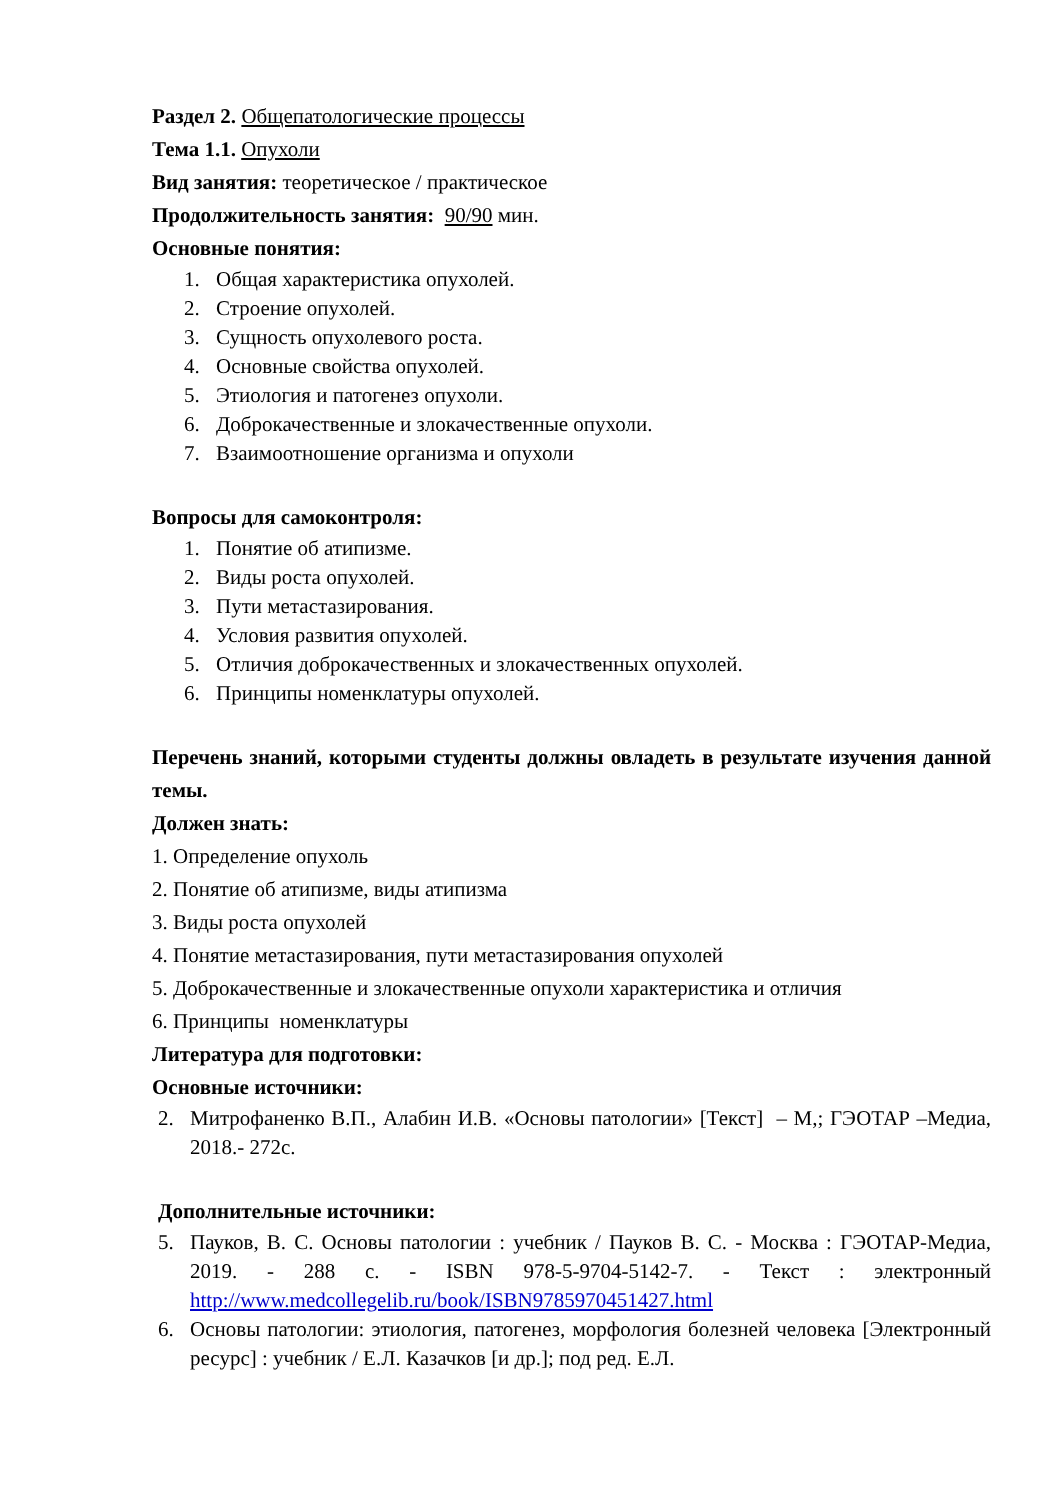Раздел 2. Общепатологические процессы
Тема 1.1. Опухоли
Вид занятия: теоретическое / практическое
Продолжительность занятия: 90/90 мин.
Основные понятия:
1. Общая характеристика опухолей.
2. Строение опухолей.
3. Сущность опухолевого роста.
4. Основные свойства опухолей.
5. Этиология и патогенез опухоли.
6. Доброкачественные и злокачественные опухоли.
7. Взаимоотношение организма и опухоли
Вопросы для самоконтроля:
1. Понятие об атипизме.
2. Виды роста опухолей.
3. Пути метастазирования.
4. Условия развития опухолей.
5. Отличия доброкачественных и злокачественных опухолей.
6. Принципы номенклатуры опухолей.
Перечень знаний, которыми студенты должны овладеть в результате изучения данной темы.
Должен знать:
1. Определение опухоль
2. Понятие об атипизме, виды атипизма
3. Виды роста опухолей
4. Понятие метастазирования, пути метастазирования опухолей
5. Доброкачественные и злокачественные опухоли характеристика и отличия
6. Принципы номенклатуры
Литература для подготовки:
Основные источники:
2. Митрофаненко В.П., Алабин И.В. «Основы патологии» [Текст] – М,; ГЭОТАР –Медиа, 2018.- 272с.
Дополнительные источники:
5. Пауков, В. С. Основы патологии : учебник / Пауков В. С. - Москва : ГЭОТАР-Медиа, 2019. - 288 с. - ISBN 978-5-9704-5142-7. - Текст : электронный http://www.medcollegelib.ru/book/ISBN9785970451427.html
6. Основы патологии: этиология, патогенез, морфология болезней человека [Электронный ресурс] : учебник / Е.Л. Казачков [и др.]; под ред. Е.Л.